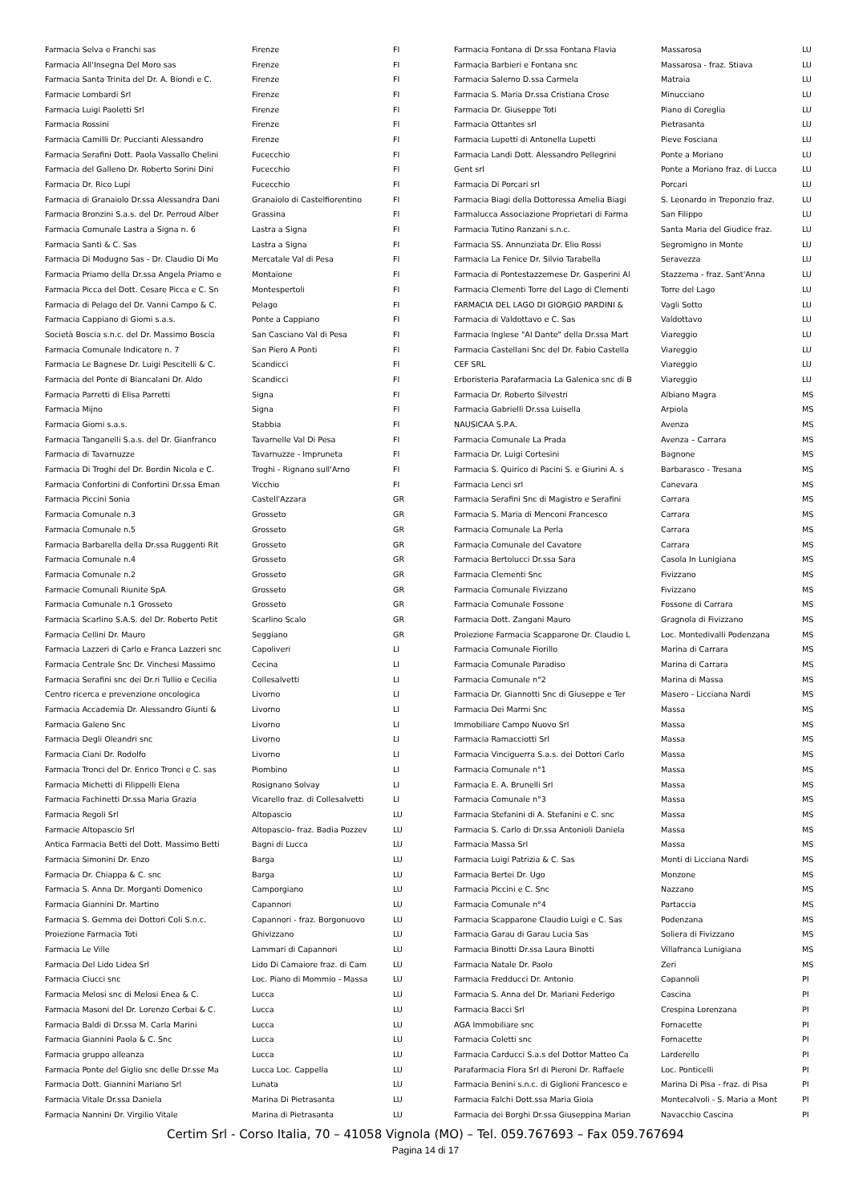| Farmacia Selva e Franchi sas | Firenze | FI |
| Farmacia All'Insegna Del Moro sas | Firenze | FI |
| Farmacia Santa Trinita del Dr. A. Biondi e C. | Firenze | FI |
| Farmacie Lombardi Srl | Firenze | FI |
| Farmacia Luigi Paoletti Srl | Firenze | FI |
| Farmacia Rossini | Firenze | FI |
| Farmacia Camilli Dr. Puccianti Alessandro | Firenze | FI |
| Farmacia Serafini Dott. Paola Vassallo Chelini | Fucecchio | FI |
| Farmacia del Galleno Dr. Roberto Sorini Dini | Fucecchio | FI |
| Farmacia Dr. Rico Lupi | Fucecchio | FI |
| Farmacia di Granaiolo Dr.ssa Alessandra Dani | Granaiolo di Castelfiorentino | FI |
| Farmacia Bronzini S.a.s. del Dr. Perroud Alber | Grassina | FI |
| Farmacia Comunale Lastra a Signa n. 6 | Lastra a Signa | FI |
| Farmacia Santi & C. Sas | Lastra a Signa | FI |
| Farmacia Di Modugno Sas - Dr. Claudio Di Mo | Mercatale Val di Pesa | FI |
| Farmacia Priamo della Dr.ssa Angela Priamo e | Montaione | FI |
| Farmacia Picca del Dott. Cesare Picca e C. Sn | Montespertoli | FI |
| Farmacia di Pelago del Dr. Vanni Campo & C. | Pelago | FI |
| Farmacia Cappiano di Giomi s.a.s. | Ponte a Cappiano | FI |
| Società Boscia s.n.c. del Dr. Massimo Boscia | San Casciano Val di Pesa | FI |
| Farmacia Comunale Indicatore n. 7 | San Piero A Ponti | FI |
| Farmacia Le Bagnese Dr. Luigi Pescitelli & C. | Scandicci | FI |
| Farmacia del Ponte di Biancalani Dr. Aldo | Scandicci | FI |
| Farmacia Parretti di Elisa Parretti | Signa | FI |
| Farmacia Mijno | Signa | FI |
| Farmacia Giomi s.a.s. | Stabbia | FI |
| Farmacia Tanganelli S.a.s. del Dr. Gianfranco | Tavarnelle Val Di Pesa | FI |
| Farmacia di Tavarnuzze | Tavarnuzze - Impruneta | FI |
| Farmacia Di Troghi del Dr. Bordin Nicola e C. | Troghi - Rignano sull'Arno | FI |
| Farmacia Confortini di Confortini Dr.ssa Eman | Vicchio | FI |
| Farmacia Piccini Sonia | Castell'Azzara | GR |
| Farmacia Comunale n.3 | Grosseto | GR |
| Farmacia Comunale n.5 | Grosseto | GR |
| Farmacia Barbarella della Dr.ssa Ruggenti Rit | Grosseto | GR |
| Farmacia Comunale n.4 | Grosseto | GR |
| Farmacia Comunale n.2 | Grosseto | GR |
| Farmacie Comunali Riunite SpA | Grosseto | GR |
| Farmacia Comunale n.1 Grosseto | Grosseto | GR |
| Farmacia Scarlino S.A.S. del Dr. Roberto Petit | Scarlino Scalo | GR |
| Farmacia Cellini Dr. Mauro | Seggiano | GR |
| Farmacia Lazzeri di Carlo e Franca Lazzeri snc | Capoliveri | LI |
| Farmacia Centrale Snc Dr. Vinchesi Massimo | Cecina | LI |
| Farmacia Serafini snc dei Dr.ri Tullio e Cecilia | Collesalvetti | LI |
| Centro ricerca e prevenzione oncologica | Livorno | LI |
| Farmacia Accademia Dr. Alessandro Giunti & | Livorno | LI |
| Farmacia Galeno Snc | Livorno | LI |
| Farmacia Degli Oleandri snc | Livorno | LI |
| Farmacia Ciani Dr. Rodolfo | Livorno | LI |
| Farmacia Tronci del Dr. Enrico Tronci e C. sas | Piombino | LI |
| Farmacia Michetti di Filippelli Elena | Rosignano Solvay | LI |
| Farmacia Fachinetti Dr.ssa Maria Grazia | Vicarello fraz. di Collesalvetti | LI |
| Farmacia Regoli Srl | Altopascio | LU |
| Farmacie Altopascio Srl | Altopascio- fraz. Badia Pozzev | LU |
| Antica Farmacia Betti del Dott. Massimo Betti | Bagni di Lucca | LU |
| Farmacia Simonini Dr. Enzo | Barga | LU |
| Farmacia Dr. Chiappa & C. snc | Barga | LU |
| Farmacia S. Anna Dr. Morganti Domenico | Camporgiano | LU |
| Farmacia Giannini Dr. Martino | Capannori | LU |
| Farmacia S. Gemma dei Dottori Coli S.n.c. | Capannori - fraz. Borgonuovo | LU |
| Proiezione Farmacia Toti | Ghivizzano | LU |
| Farmacia Le Ville | Lammari di Capannori | LU |
| Farmacia Del Lido Lidea Srl | Lido Di Camaiore fraz. di Cam | LU |
| Farmacia Ciucci snc | Loc. Piano di Mommio - Massa | LU |
| Farmacia Melosi snc di Melosi Enea & C. | Lucca | LU |
| Farmacia Masoni del Dr. Lorenzo Cerbai & C. | Lucca | LU |
| Farmacia Baldi di Dr.ssa M. Carla Marini | Lucca | LU |
| Farmacia Giannini Paola & C. Snc | Lucca | LU |
| Farmacia gruppo alleanza | Lucca | LU |
| Farmacia Ponte del Giglio snc delle Dr.sse Ma | Lucca Loc. Cappella | LU |
| Farmacia Dott. Giannini Mariano Srl | Lunata | LU |
| Farmacia Vitale Dr.ssa Daniela | Marina Di Pietrasanta | LU |
| Farmacia Nannini Dr. Virgilio Vitale | Marina di Pietrasanta | LU |
| Farmacia Fontana di Dr.ssa Fontana Flavia | Massarosa | LU |
| Farmacia Barbieri e Fontana snc | Massarosa - fraz. Stiava | LU |
| Farmacia Salerno D.ssa Carmela | Matraia | LU |
| Farmacia S. Maria Dr.ssa Cristiana Crose | Minucciano | LU |
| Farmacia Dr. Giuseppe Toti | Piano di Coreglia | LU |
| Farmacia Ottantes srl | Pietrasanta | LU |
| Farmacia Lupetti di Antonella Lupetti | Pieve Fosciana | LU |
| Farmacia Landi Dott. Alessandro Pellegrini | Ponte a Moriano | LU |
| Gent srl | Ponte a Moriano fraz. di Lucca | LU |
| Farmacia Di Porcari srl | Porcari | LU |
| Farmacia Biagi della Dottoressa Amelia Biagi | S. Leonardo in Treponzio fraz. | LU |
| Farmalucca Associazione Proprietari di Farma | San Filippo | LU |
| Farmacia Tutino Ranzani s.n.c. | Santa Maria del Giudice fraz. | LU |
| Farmacia SS. Annunziata Dr. Elio Rossi | Segromigno in Monte | LU |
| Farmacia La Fenice Dr. Silvio Tarabella | Seravezza | LU |
| Farmacia di Pontestazzemese Dr. Gasperini Al | Stazzema - fraz. Sant'Anna | LU |
| Farmacia Clementi Torre del Lago di Clementi | Torre del Lago | LU |
| FARMACIA DEL LAGO DI GIORGIO PARDINI & | Vagli Sotto | LU |
| Farmacia di Valdottavo e C. Sas | Valdottavo | LU |
| Farmacia Inglese "Al Dante" della Dr.ssa Mart | Viareggio | LU |
| Farmacia Castellani Snc del Dr. Fabio Castella | Viareggio | LU |
| CEF SRL | Viareggio | LU |
| Erboristeria Parafarmacia La Galenica snc di B | Viareggio | LU |
| Farmacia Dr. Roberto Silvestri | Albiano Magra | MS |
| Farmacia Gabrielli Dr.ssa Luisella | Arpiola | MS |
| NAUSICAA S.P.A. | Avenza | MS |
| Farmacia Comunale La Prada | Avenza – Carrara | MS |
| Farmacia Dr. Luigi Cortesini | Bagnone | MS |
| Farmacia S. Quirico di Pacini S. e Giurini A. s | Barbarasco - Tresana | MS |
| Farmacia Lenci srl | Canevara | MS |
| Farmacia Serafini Snc di Magistro e Serafini | Carrara | MS |
| Farmacia S. Maria di Menconi Francesco | Carrara | MS |
| Farmacia Comunale La Perla | Carrara | MS |
| Farmacia Comunale del Cavatore | Carrara | MS |
| Farmacia Bertolucci Dr.ssa Sara | Casola In Lunigiana | MS |
| Farmacia Clementi Snc | Fivizzano | MS |
| Farmacia Comunale Fivizzano | Fivizzano | MS |
| Farmacia Comunale Fossone | Fossone di Carrara | MS |
| Farmacia Dott. Zangani Mauro | Gragnola di Fivizzano | MS |
| Proiezione Farmacia Scapparone Dr. Claudio L | Loc. Montedivalli Podenzana | MS |
| Farmacia Comunale Fiorillo | Marina di Carrara | MS |
| Farmacia Comunale Paradiso | Marina di Carrara | MS |
| Farmacia Comunale n°2 | Marina di Massa | MS |
| Farmacia Dr. Giannotti Snc di Giuseppe e Ter | Masero - Licciana Nardi | MS |
| Farmacia Dei Marmi Snc | Massa | MS |
| Immobiliare Campo Nuovo Srl | Massa | MS |
| Farmacia Ramacciotti Srl | Massa | MS |
| Farmacia Vinciguerra S.a.s. dei Dottori Carlo | Massa | MS |
| Farmacia Comunale n°1 | Massa | MS |
| Farmacia E. A. Brunelli Srl | Massa | MS |
| Farmacia Comunale n°3 | Massa | MS |
| Farmacia Stefanini di A. Stefanini e C. snc | Massa | MS |
| Farmacia S. Carlo di Dr.ssa Antonioli Daniela | Massa | MS |
| Farmacia Massa Srl | Massa | MS |
| Farmacia Luigi Patrizia & C. Sas | Monti di Licciana Nardi | MS |
| Farmacia Bertei Dr. Ugo | Monzone | MS |
| Farmacia Piccini e C. Snc | Nazzano | MS |
| Farmacia Comunale n°4 | Partaccia | MS |
| Farmacia Scapparone Claudio Luigi e C. Sas | Podenzana | MS |
| Farmacia Garau di Garau Lucia Sas | Soliera di Fivizzano | MS |
| Farmacia Binotti Dr.ssa Laura Binotti | Villafranca Lunigiana | MS |
| Farmacia Natale Dr. Paolo | Zeri | MS |
| Farmacia Fredducci Dr. Antonio | Capannoli | PI |
| Farmacia S. Anna del Dr. Mariani Federigo | Cascina | PI |
| Farmacia Bacci Srl | Crespina Lorenzana | PI |
| AGA Immobiliare snc | Fornacette | PI |
| Farmacia Coletti snc | Fornacette | PI |
| Farmacia Carducci S.a.s del Dottor Matteo Ca | Larderello | PI |
| Parafarmacia Flora Srl di Pieroni Dr. Raffaele | Loc. Ponticelli | PI |
| Farmacia Benini s.n.c. di Giglioni Francesco e | Marina Di Pisa - fraz. di Pisa | PI |
| Farmacia Falchi Dott.ssa Maria Gioia | Montecalvoli - S. Maria a Mont | PI |
| Farmacia dei Borghi Dr.ssa Giuseppina Marian | Navacchio Cascina | PI |
Certim Srl - Corso Italia, 70 – 41058 Vignola (MO) – Tel. 059.767693 – Fax 059.767694
Pagina 14 di 17